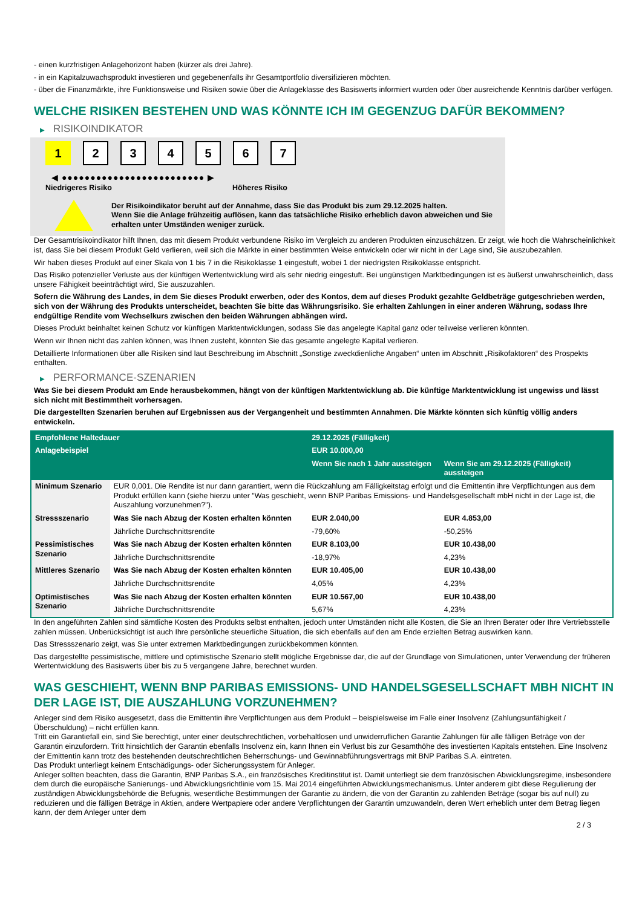- einen kurzfristigen Anlagehorizont haben (kürzer als drei Jahre).
- in ein Kapitalzuwachsprodukt investieren und gegebenenfalls ihr Gesamtportfolio diversifizieren möchten.
- über die Finanzmärkte, ihre Funktionsweise und Risiken sowie über die Anlageklasse des Basiswerts informiert wurden oder über ausreichende Kenntnis darüber verfügen.
WELCHE RISIKEN BESTEHEN UND WAS KÖNNTE ICH IM GEGENZUG DAFÜR BEKOMMEN?
▶ RISIKOINDIKATOR
1 2 3 4 5 6 7
◀ ●●●●●●●●●●●●●●●●●●●●●●●●● ▶
Niedrigeres Risiko Höheres Risiko
Der Risikoindikator beruht auf der Annahme, dass Sie das Produkt bis zum 29.12.2025 halten.
Wenn Sie die Anlage frühzeitig auflösen, kann das tatsächliche Risiko erheblich davon abweichen und Sie erhalten unter Umständen weniger zurück.
Der Gesamtrisikoindikator hilft Ihnen, das mit diesem Produkt verbundene Risiko im Vergleich zu anderen Produkten einzuschätzen. Er zeigt, wie hoch die Wahrscheinlichkeit ist, dass Sie bei diesem Produkt Geld verlieren, weil sich die Märkte in einer bestimmten Weise entwickeln oder wir nicht in der Lage sind, Sie auszubezahlen.
Wir haben dieses Produkt auf einer Skala von 1 bis 7 in die Risikoklasse 1 eingestuft, wobei 1 der niedrigsten Risikoklasse entspricht.
Das Risiko potenzieller Verluste aus der künftigen Wertentwicklung wird als sehr niedrig eingestuft. Bei ungünstigen Marktbedingungen ist es äußerst unwahrscheinlich, dass unsere Fähigkeit beeinträchtigt wird, Sie auszuzahlen.
Sofern die Währung des Landes, in dem Sie dieses Produkt erwerben, oder des Kontos, dem auf dieses Produkt gezahlte Geldbeträge gutgeschrieben werden, sich von der Währung des Produkts unterscheidet, beachten Sie bitte das Währungsrisiko. Sie erhalten Zahlungen in einer anderen Währung, sodass Ihre endgültige Rendite vom Wechselkurs zwischen den beiden Währungen abhängen wird.
Dieses Produkt beinhaltet keinen Schutz vor künftigen Marktentwicklungen, sodass Sie das angelegte Kapital ganz oder teilweise verlieren könnten.
Wenn wir Ihnen nicht das zahlen können, was Ihnen zusteht, könnten Sie das gesamte angelegte Kapital verlieren.
Detaillierte Informationen über alle Risiken sind laut Beschreibung im Abschnitt „Sonstige zweckdienliche Angaben“ unten im Abschnitt „Risikofaktoren“ des Prospekts enthalten.
▶ PERFORMANCE-SZENARIEN
Was Sie bei diesem Produkt am Ende herausbekommen, hängt von der künftigen Marktentwicklung ab. Die künftige Marktentwicklung ist ungewiss und lässt sich nicht mit Bestimmtheit vorhersagen.
Die dargestellten Szenarien beruhen auf Ergebnissen aus der Vergangenheit und bestimmten Annahmen. Die Märkte könnten sich künftig völlig anders entwickeln.
| Empfohlene Haltedauer | | 29.12.2025 (Fälligkeit) | |
| --- | --- | --- | --- |
| Anlagebeispiel | | EUR 10.000,00 | |
| | | Wenn Sie nach 1 Jahr aussteigen | Wenn Sie am 29.12.2025 (Fälligkeit) aussteigen |
| Minimum Szenario | EUR 0,001. Die Rendite ist nur dann garantiert, wenn die Rückzahlung am Fälligkeitstag erfolgt und die Emittentin ihre Verpflichtungen aus dem Produkt erfüllen kann (siehe hierzu unter "Was geschieht, wenn BNP Paribas Emissions- und Handelsgesellschaft mbH nicht in der Lage ist, die Auszahlung vorzunehmen?"). | | |
| Stressszenario | Was Sie nach Abzug der Kosten erhalten könnten | EUR 2.040,00 | EUR 4.853,00 |
| | Jährliche Durchschnittsrendite | -79,60% | -50,25% |
| Pessimistisches Szenario | Was Sie nach Abzug der Kosten erhalten könnten | EUR 8.103,00 | EUR 10.438,00 |
| | Jährliche Durchschnittsrendite | -18,97% | 4,23% |
| Mittleres Szenario | Was Sie nach Abzug der Kosten erhalten könnten | EUR 10.405,00 | EUR 10.438,00 |
| | Jährliche Durchschnittsrendite | 4,05% | 4,23% |
| Optimistisches Szenario | Was Sie nach Abzug der Kosten erhalten könnten | EUR 10.567,00 | EUR 10.438,00 |
| | Jährliche Durchschnittsrendite | 5,67% | 4,23% |
In den angeführten Zahlen sind sämtliche Kosten des Produkts selbst enthalten, jedoch unter Umständen nicht alle Kosten, die Sie an Ihren Berater oder Ihre Vertriebsstelle zahlen müssen. Unberücksichtigt ist auch Ihre persönliche steuerliche Situation, die sich ebenfalls auf den am Ende erzielten Betrag auswirken kann.
Das Stressszenario zeigt, was Sie unter extremen Marktbedingungen zurückbekommen könnten.
Das dargestellte pessimistische, mittlere und optimistische Szenario stellt mögliche Ergebnisse dar, die auf der Grundlage von Simulationen, unter Verwendung der früheren Wertentwicklung des Basiswerts über bis zu 5 vergangene Jahre, berechnet wurden.
WAS GESCHIEHT, WENN BNP PARIBAS EMISSIONS- UND HANDELSGESELLSCHAFT MBH NICHT IN DER LAGE IST, DIE AUSZAHLUNG VORZUNEHMEN?
Anleger sind dem Risiko ausgesetzt, dass die Emittentin ihre Verpflichtungen aus dem Produkt – beispielsweise im Falle einer Insolvenz (Zahlungsunfähigkeit / Überschuldung) – nicht erfüllen kann.
Tritt ein Garantiefall ein, sind Sie berechtigt, unter einer deutschrechtlichen, vorbehaltlosen und unwiderruflichen Garantie Zahlungen für alle fälligen Beträge von der Garantin einzufordern. Tritt hinsichtlich der Garantin ebenfalls Insolvenz ein, kann Ihnen ein Verlust bis zur Gesamthöhe des investierten Kapitals entstehen. Eine Insolvenz der Emittentin kann trotz des bestehenden deutschrechtlichen Beherrschungs- und Gewinnabführungsvertrags mit BNP Paribas S.A. eintreten.
Das Produkt unterliegt keinem Entschädigungs- oder Sicherungssystem für Anleger.
Anleger sollten beachten, dass die Garantin, BNP Paribas S.A., ein französisches Kreditinstitut ist. Damit unterliegt sie dem französischen Abwicklungsregime, insbesondere dem durch die europäische Sanierungs- und Abwicklungsrichtlinie vom 15. Mai 2014 eingeführten Abwicklungsmechanismus. Unter anderem gibt diese Regulierung der zuständigen Abwicklungsbehörde die Befugnis, wesentliche Bestimmungen der Garantie zu ändern, die von der Garantin zu zahlenden Beträge (sogar bis auf null) zu reduzieren und die fälligen Beträge in Aktien, andere Wertpapiere oder andere Verpflichtungen der Garantin umzuwandeln, deren Wert erheblich unter dem Betrag liegen kann, der dem Anleger unter dem
2 / 3